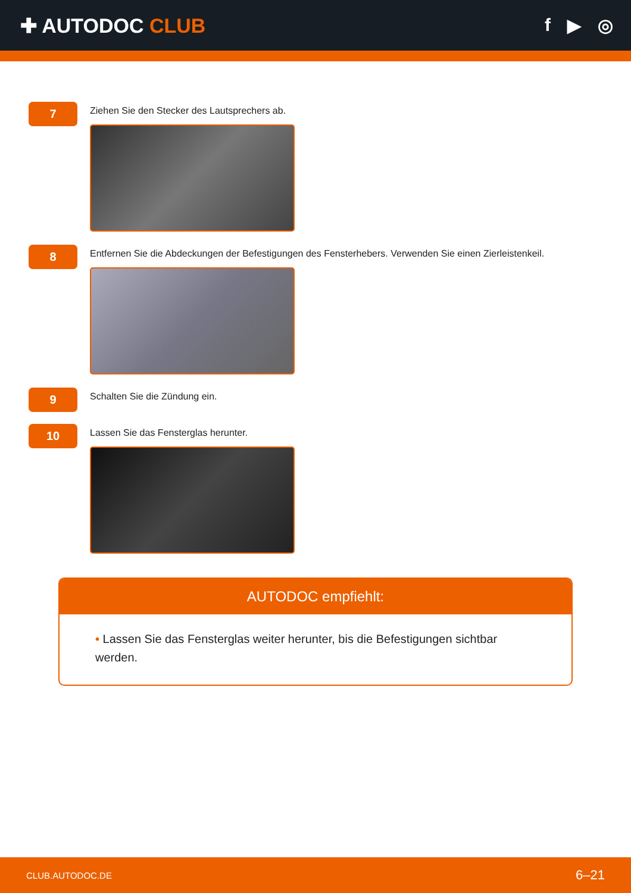✚ AUTODOC CLUB f ▶ ◎
7
Ziehen Sie den Stecker des Lautsprechers ab.
8
Entfernen Sie die Abdeckungen der Befestigungen des Fensterhebers. Verwenden Sie einen Zierleistenkeil.
9
Schalten Sie die Zündung ein.
10
Lassen Sie das Fensterglas herunter.
AUTODOC empfiehlt:
• Lassen Sie das Fensterglas weiter herunter, bis die Befestigungen sichtbar werden.
CLUB.AUTODOC.DE 6–21